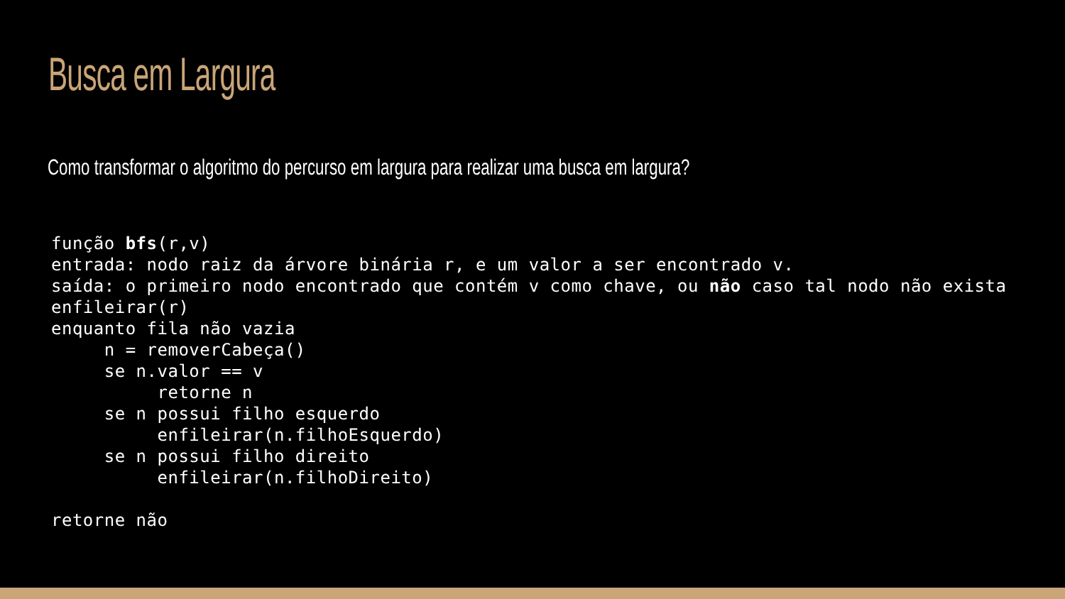Busca em Largura
Como transformar o algoritmo do percurso em largura para realizar uma busca em largura?
função bfs(r,v)
entrada: nodo raiz da árvore binária r, e um valor a ser encontrado v.
saída: o primeiro nodo encontrado que contém v como chave, ou não caso tal nodo não exista
enfileirar(r)
enquanto fila não vazia
     n = removerCabeça()
     se n.valor == v
          retorne n
     se n possui filho esquerdo
          enfileirar(n.filhoEsquerdo)
     se n possui filho direito
          enfileirar(n.filhoDireito)

retorne não